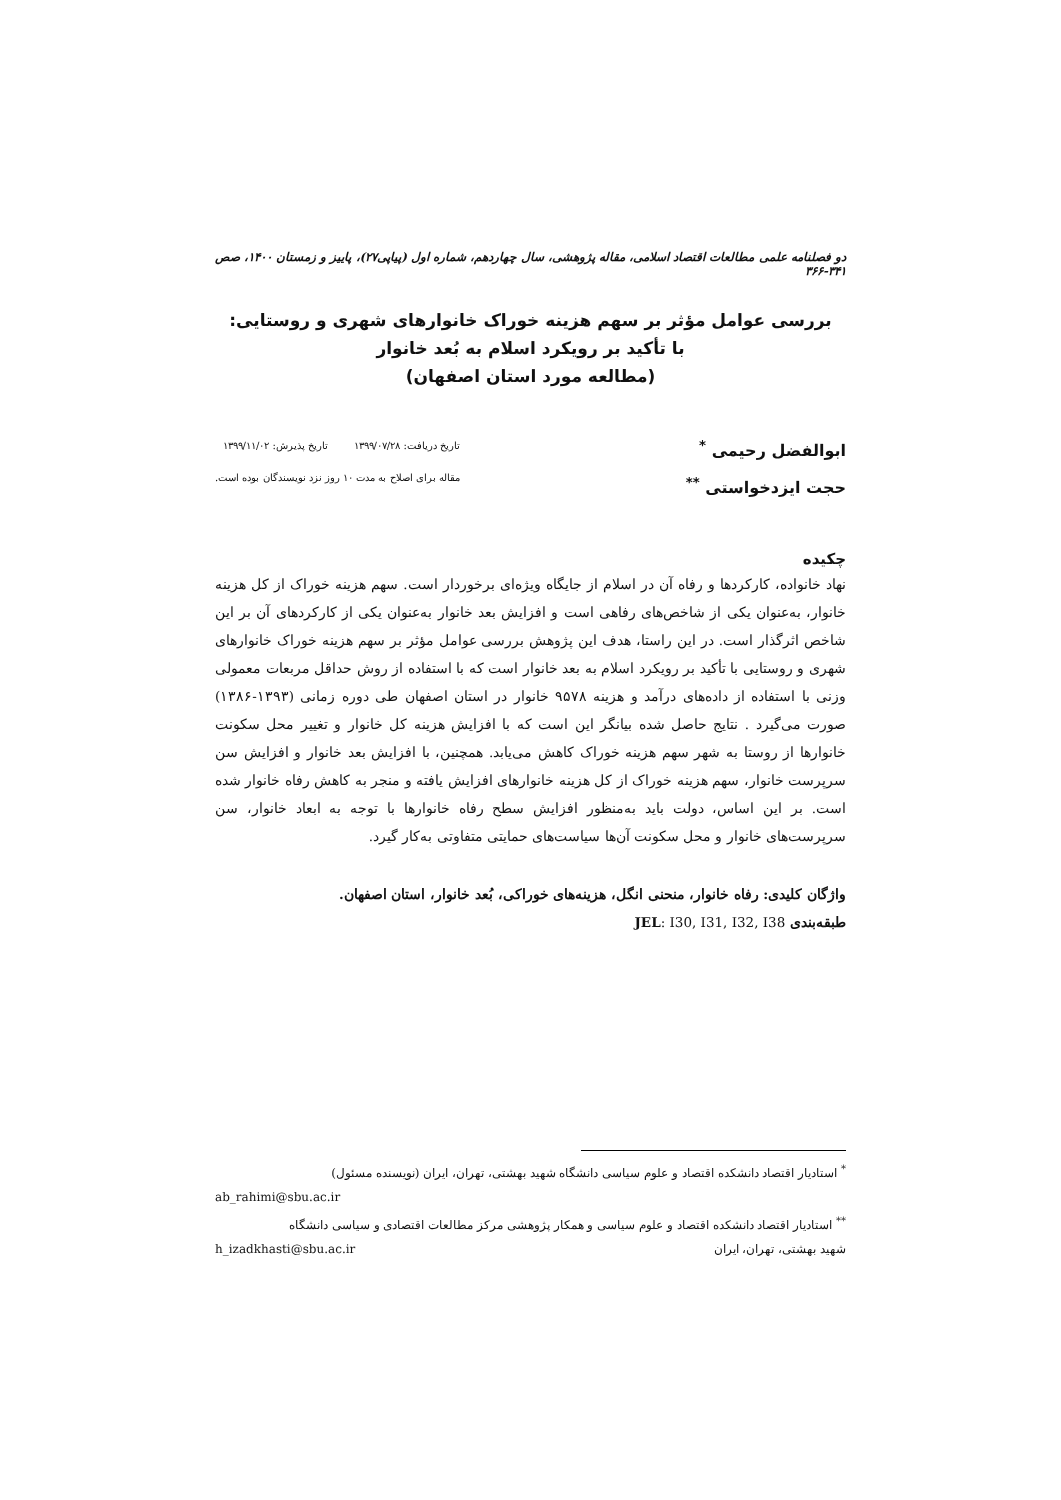دو فصلنامه علمی مطالعات اقتصاد اسلامی، مقاله پژوهشی، سال چهاردهم، شماره اول (پیاپی۲۷)، پاییز و زمستان ۱۴۰۰، صص ۳۴۱-۳۶۶
بررسی عوامل مؤثر بر سهم هزینه خوراک خانوارهای شهری و روستایی:
با تأکید بر رویکرد اسلام به بُعد خانوار
(مطالعه مورد استان اصفهان)
ابوالفضل رحیمی <sup>*</sup>
حجت ایزدخواستی <sup>**</sup>
تاریخ دریافت: ۱۳۹۹/۰۷/۲۸ تاریخ پذیرش: ۱۳۹۹/۱۱/۰۲
مقاله برای اصلاح به مدت ۱۰ روز نزد نویسندگان بوده است.
چکیده
نهاد خانواده، کارکردها و رفاه آن در اسلام از جایگاه ویژه‌ای برخوردار است. سهم هزینه خوراک از کل هزینه خانوار، به‌عنوان یکی از شاخص‌های رفاهی است و افزایش بعد خانوار به‌عنوان یکی از کارکردهای آن بر این شاخص اثرگذار است. در این راستا، هدف این پژوهش بررسی عوامل مؤثر بر سهم هزینه خوراک خانوارهای شهری و روستایی با تأکید بر رویکرد اسلام به بعد خانوار است که با استفاده از روش حداقل مربعات معمولی وزنی با استفاده از داده‌های درآمد و هزینه ۹۵۷۸ خانوار در استان اصفهان طی دوره زمانی (۱۳۹۳-۱۳۸۶) صورت می‌گیرد . نتایج حاصل شده بیانگر این است که با افزایش هزینه کل خانوار و تغییر محل سکونت خانوارها از روستا به شهر سهم هزینه خوراک کاهش می‌یابد. همچنین، با افزایش بعد خانوار و افزایش سن سرپرست خانوار، سهم هزینه خوراک از کل هزینه خانوارهای افزایش یافته و منجر به کاهش رفاه خانوار شده است. بر این اساس، دولت باید به‌منظور افزایش سطح رفاه خانوارها با توجه به ابعاد خانوار، سن سرپرست‌های خانوار و محل سکونت آن‌ها سیاست‌های حمایتی متفاوتی به‌کار گیرد.
واژگان کلیدی: رفاه خانوار، منحنی انگل، هزینه‌های خوراکی، بُعد خانوار، استان اصفهان.
طبقه‌بندی JEL: I30, I31, I32, I38
<sup>*</sup> استادیار اقتصاد دانشکده اقتصاد و علوم سیاسی دانشگاه شهید بهشتی، تهران، ایران (نویسنده مسئول)
ab_rahimi@sbu.ac.ir
<sup>**</sup> استادیار اقتصاد دانشکده اقتصاد و علوم سیاسی و همکار پژوهشی مرکز مطالعات اقتصادی و سیاسی دانشگاه
شهید بهشتی، تهران، ایران h_izadkhasti@sbu.ac.ir